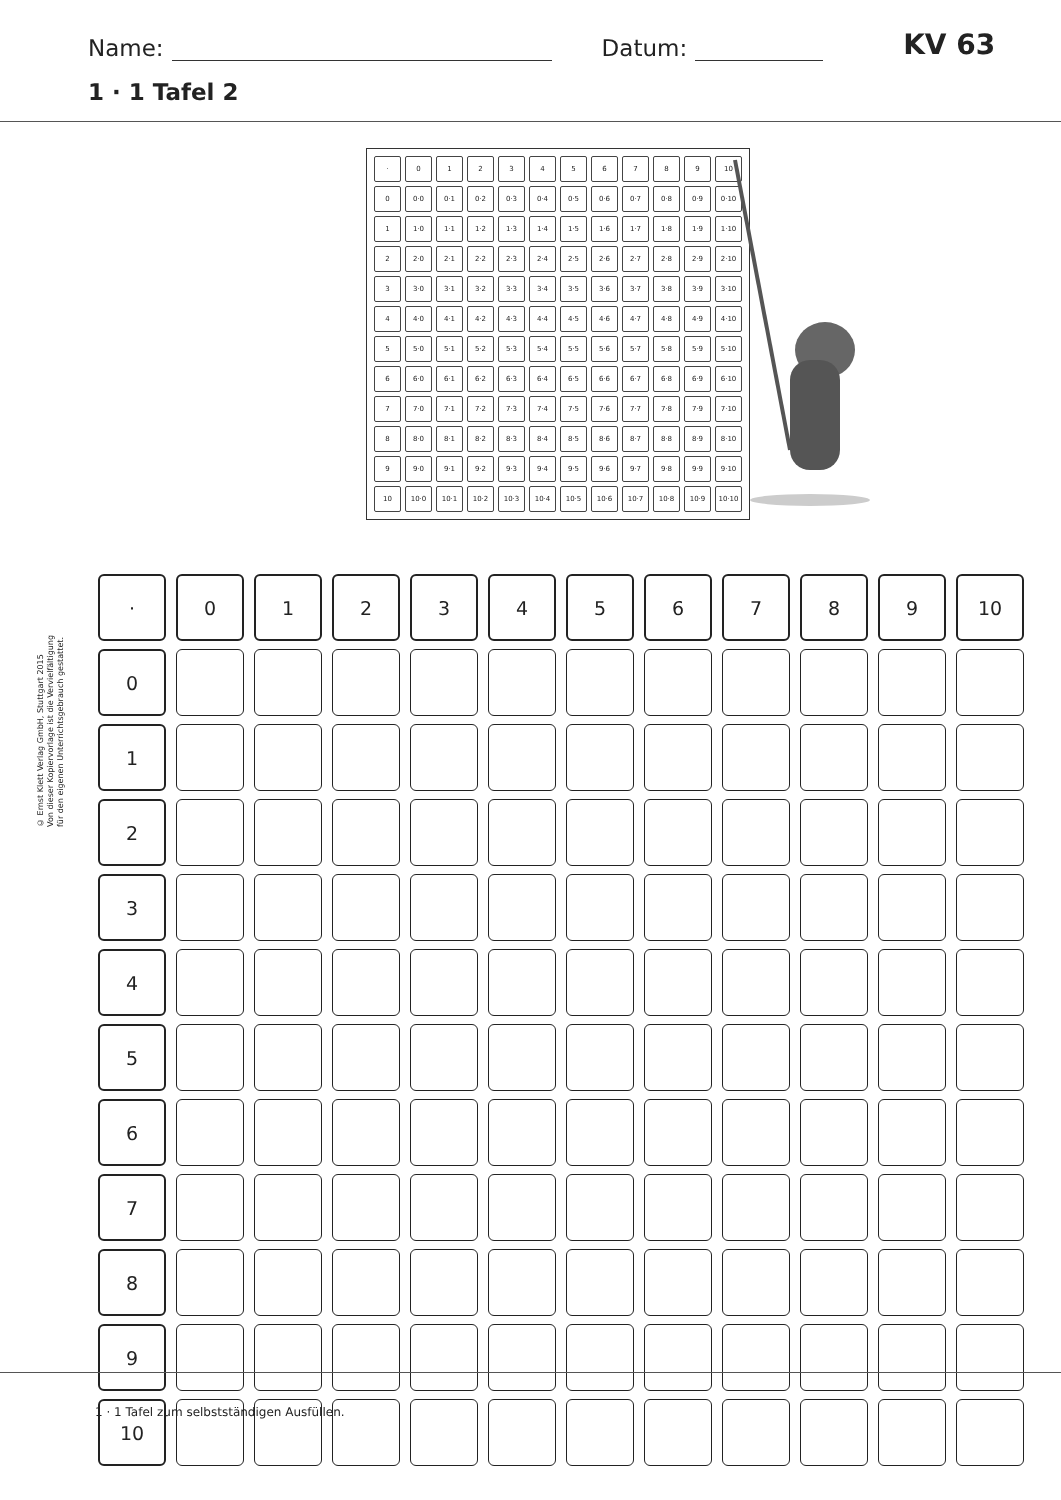Name: Datum: KV 63
1 · 1 Tafel 2
| · | 0 | 1 | 2 | 3 | 4 | 5 | 6 | 7 | 8 | 9 | 10 |
| 0 | 0·0 | 0·1 | 0·2 | 0·3 | 0·4 | 0·5 | 0·6 | 0·7 | 0·8 | 0·9 | 0·10 |
| 1 | 1·0 | 1·1 | 1·2 | 1·3 | 1·4 | 1·5 | 1·6 | 1·7 | 1·8 | 1·9 | 1·10 |
| 2 | 2·0 | 2·1 | 2·2 | 2·3 | 2·4 | 2·5 | 2·6 | 2·7 | 2·8 | 2·9 | 2·10 |
| 3 | 3·0 | 3·1 | 3·2 | 3·3 | 3·4 | 3·5 | 3·6 | 3·7 | 3·8 | 3·9 | 3·10 |
| 4 | 4·0 | 4·1 | 4·2 | 4·3 | 4·4 | 4·5 | 4·6 | 4·7 | 4·8 | 4·9 | 4·10 |
| 5 | 5·0 | 5·1 | 5·2 | 5·3 | 5·4 | 5·5 | 5·6 | 5·7 | 5·8 | 5·9 | 5·10 |
| 6 | 6·0 | 6·1 | 6·2 | 6·3 | 6·4 | 6·5 | 6·6 | 6·7 | 6·8 | 6·9 | 6·10 |
| 7 | 7·0 | 7·1 | 7·2 | 7·3 | 7·4 | 7·5 | 7·6 | 7·7 | 7·8 | 7·9 | 7·10 |
| 8 | 8·0 | 8·1 | 8·2 | 8·3 | 8·4 | 8·5 | 8·6 | 8·7 | 8·8 | 8·9 | 8·10 |
| 9 | 9·0 | 9·1 | 9·2 | 9·3 | 9·4 | 9·5 | 9·6 | 9·7 | 9·8 | 9·9 | 9·10 |
| 10 | 10·0 | 10·1 | 10·2 | 10·3 | 10·4 | 10·5 | 10·6 | 10·7 | 10·8 | 10·9 | 10·10 |
© Ernst Klett Verlag GmbH, Stuttgart 2015
Von dieser Kopiervorlage ist die Vervielfältigung
für den eigenen Unterrichtsgebrauch gestattet.
| · | 0 | 1 | 2 | 3 | 4 | 5 | 6 | 7 | 8 | 9 | 10 |
| 0 | | | | | | | | | | | |
| 1 | | | | | | | | | | | |
| 2 | | | | | | | | | | | |
| 3 | | | | | | | | | | | |
| 4 | | | | | | | | | | | |
| 5 | | | | | | | | | | | |
| 6 | | | | | | | | | | | |
| 7 | | | | | | | | | | | |
| 8 | | | | | | | | | | | |
| 9 | | | | | | | | | | | |
| 10 | | | | | | | | | | | |
1 · 1 Tafel zum selbstständigen Ausfüllen.